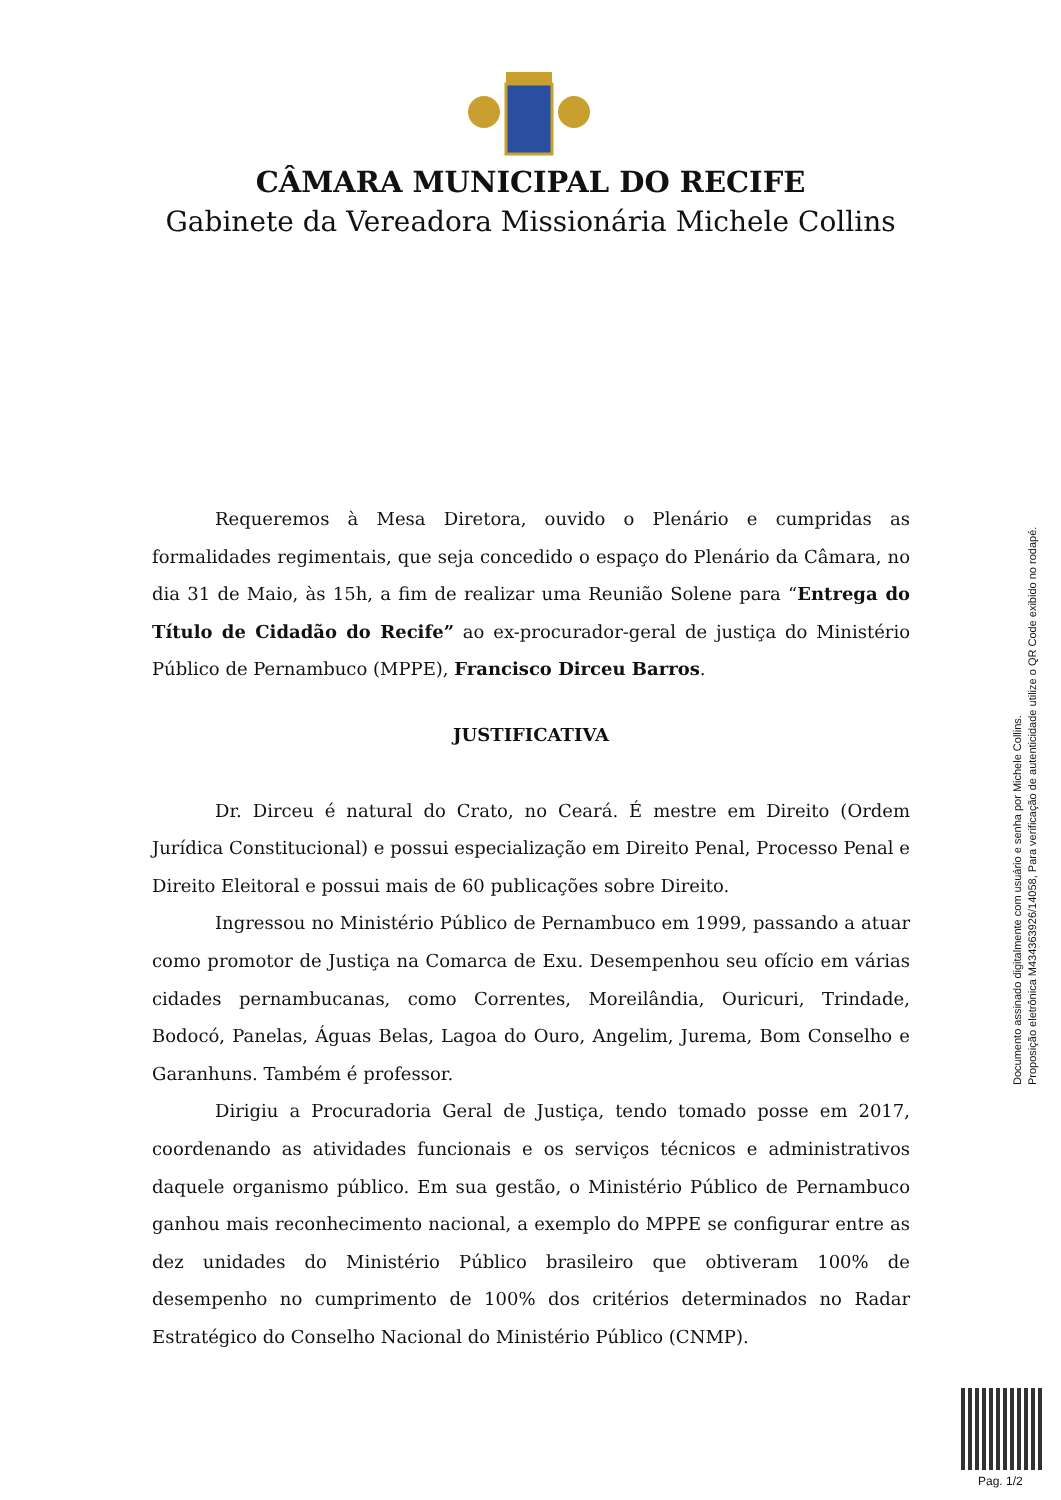CÂMARA MUNICIPAL DO RECIFE
Gabinete da Vereadora Missionária Michele Collins
Requeremos à Mesa Diretora, ouvido o Plenário e cumpridas as formalidades regimentais, que seja concedido o espaço do Plenário da Câmara, no dia 31 de Maio, às 15h, a fim de realizar uma Reunião Solene para “Entrega do Título de Cidadão do Recife” ao ex-procurador-geral de justiça do Ministério Público de Pernambuco (MPPE), Francisco Dirceu Barros.
JUSTIFICATIVA
Dr. Dirceu é natural do Crato, no Ceará. É mestre em Direito (Ordem Jurídica Constitucional) e possui especialização em Direito Penal, Processo Penal e Direito Eleitoral e possui mais de 60 publicações sobre Direito.
Ingressou no Ministério Público de Pernambuco em 1999, passando a atuar como promotor de Justiça na Comarca de Exu. Desempenhou seu ofício em várias cidades pernambucanas, como Correntes, Moreilândia, Ouricuri, Trindade, Bodocó, Panelas, Águas Belas, Lagoa do Ouro, Angelim, Jurema, Bom Conselho e Garanhuns. Também é professor.
Dirigiu a Procuradoria Geral de Justiça, tendo tomado posse em 2017, coordenando as atividades funcionais e os serviços técnicos e administrativos daquele organismo público. Em sua gestão, o Ministério Público de Pernambuco ganhou mais reconhecimento nacional, a exemplo do MPPE se configurar entre as dez unidades do Ministério Público brasileiro que obtiveram 100% de desempenho no cumprimento de 100% dos critérios determinados no Radar Estratégico do Conselho Nacional do Ministério Público (CNMP).
Documento assinado digitalmente com usuário e senha por Michele Collins.
Proposição eletrônica M434363926/14058, Para verificação de autenticidade utilize o QR Code exibido no rodapé.
Pag. 1/2